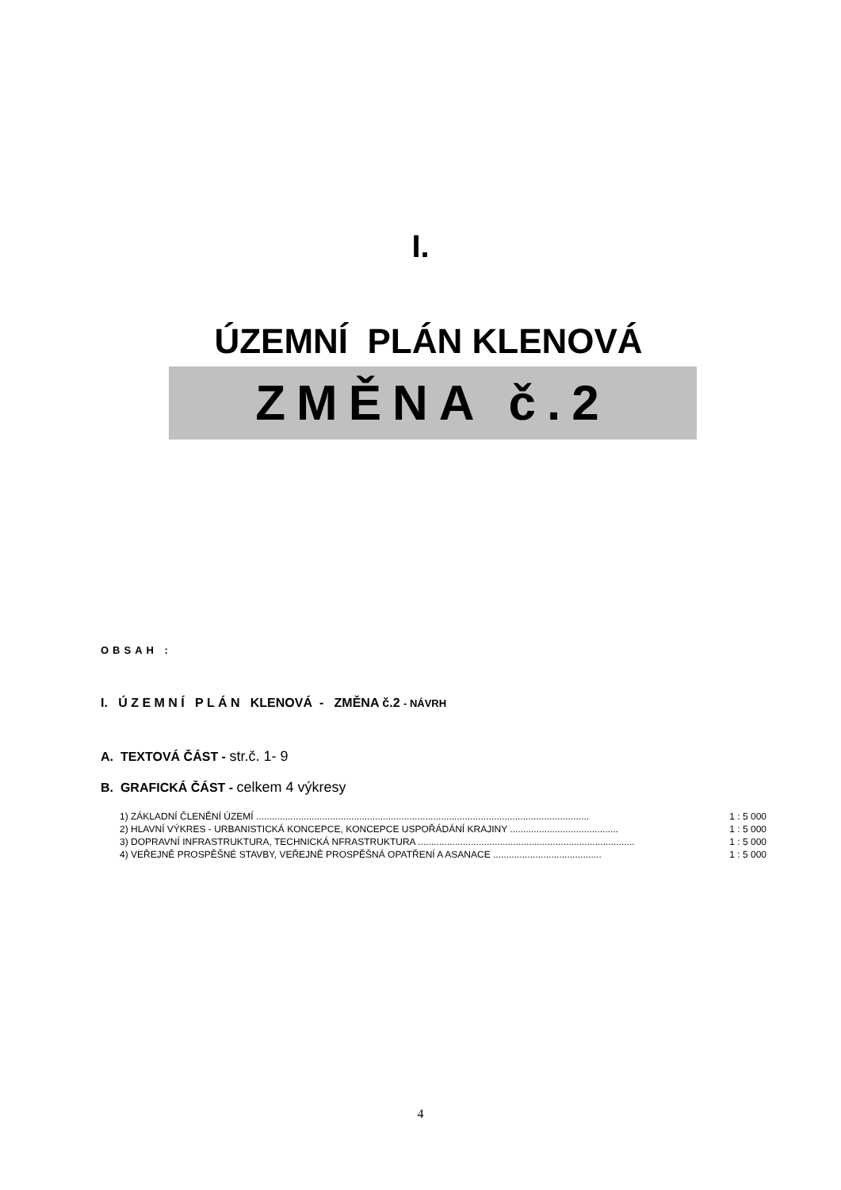I.
ÚZEMNÍ PLÁN KLENOVÁ
ZMĚNA č.2
OBSAH :
I. Ú Z E M N Í P L Á N KLENOVÁ - ZMĚNA č.2 - NÁVRH
A. TEXTOVÁ ČÁST - str.č. 1- 9
B. GRAFICKÁ ČÁST - celkem 4 výkresy
1) ZÁKLADNÍ ČLENĚNÍ ÚZEMÍ .............................................................................................................................. 1 : 5 000
2) HLAVNÍ VÝKRES - URBANISTICKÁ KONCEPCE, KONCEPCE USPOŘÁDÁNÍ KRAJINY ......................................... 1 : 5 000
3) DOPRAVNÍ INFRASTRUKTURA, TECHNICKÁ NFRASTRUKTURA .................................................................................. 1 : 5 000
4) VEŘEJNĚ PROSPĚŠNÉ STAVBY, VEŘEJNĚ PROSPĚŠNÁ OPATŘENÍ A ASANACE ......................................... 1 : 5 000
4